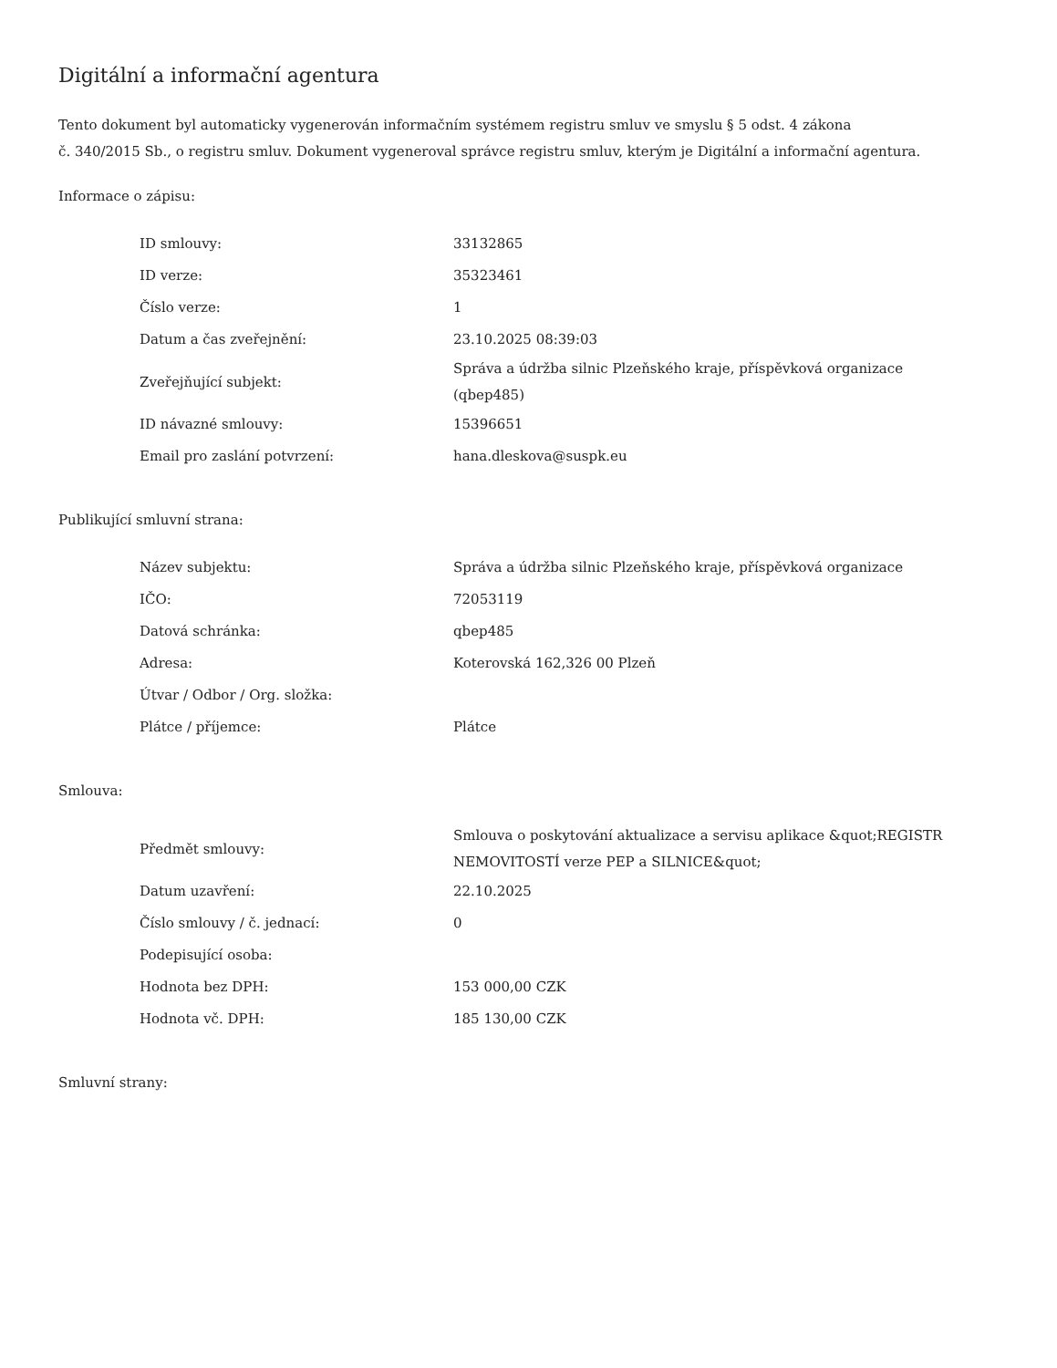Digitální a informační agentura
Tento dokument byl automaticky vygenerován informačním systémem registru smluv ve smyslu § 5 odst. 4 zákona
č. 340/2015 Sb., o registru smluv. Dokument vygeneroval správce registru smluv, kterým je Digitální a informační agentura.
Informace o zápisu:
| ID smlouvy: | 33132865 |
| ID verze: | 35323461 |
| Číslo verze: | 1 |
| Datum a čas zveřejnění: | 23.10.2025 08:39:03 |
| Zveřejňující subjekt: | Správa a údržba silnic Plzeňského kraje, příspěvková organizace (qbep485) |
| ID návazné smlouvy: | 15396651 |
| Email pro zaslání potvrzení: | hana.dleskova@suspk.eu |
Publikující smluvní strana:
| Název subjektu: | Správa a údržba silnic Plzeňského kraje, příspěvková organizace |
| IČO: | 72053119 |
| Datová schránka: | qbep485 |
| Adresa: | Koterovská 162,326 00 Plzeň |
| Útvar / Odbor / Org. složka: | |
| Plátce / příjemce: | Plátce |
Smlouva:
| Předmět smlouvy: | Smlouva o poskytování aktualizace a servisu aplikace &quot;REGISTR NEMOVITOSTÍ verze PEP a SILNICE&quot; |
| Datum uzavření: | 22.10.2025 |
| Číslo smlouvy / č. jednací: | 0 |
| Podepisující osoba: | |
| Hodnota bez DPH: | 153 000,00 CZK |
| Hodnota vč. DPH: | 185 130,00 CZK |
Smluvní strany: